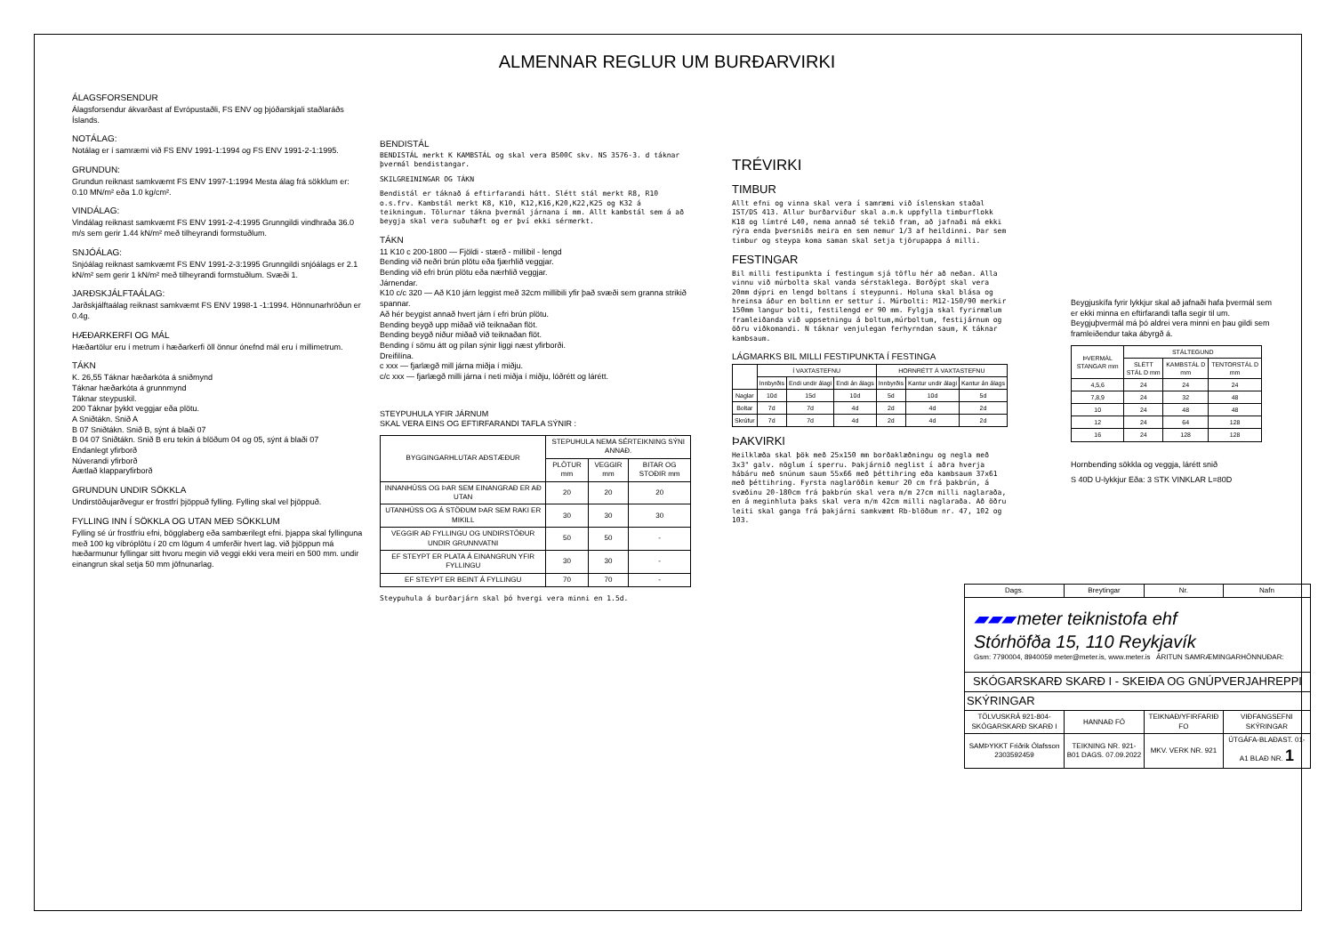ALMENNAR REGLUR UM BURÐARVIRKI
ÁLAGSFORSENDUR
Álagsforsendur ákvarðast af Evrópustaðli, FS ENV og þjóðarskjali staðlaráðs Íslands.
NOTÁLAG:
Notálag er í samræmi við FS ENV 1991-1:1994 og FS ENV 1991-2-1:1995.
GRUNDUN:
Grundun reiknast samkvæmt FS ENV 1997-1:1994 Mesta álag frá sökklum er: 0.10 MN/m² eða 1.0 kg/cm².
VINDÁLAG:
Vindálag reiknast samkvæmt FS ENV 1991-2-4:1995 Grunngildi vindhraða 36.0 m/s sem gerir 1.44 kN/m² með tilheyrandi formstuðlum.
SNJÓÁLAG:
Snjóálag reiknast samkvæmt FS ENV 1991-2-3:1995 Grunngildi snjóálags er 2.1 kN/m² sem gerir 1 kN/m² með tilheyrandi formstuðlum. Svæði 1.
JARÐSKJÁLFTAÁLAG:
Jarðskjálftaálag reiknast samkvæmt FS ENV 1998-1 -1:1994. Hönnunarhröðun er 0.4g.
HÆÐARKERFI OG MÁL
Hæðartölur eru í metrum í hæðarkerfi öll önnur ónefnd mál eru í millimetrum.
TÁKN
K. 26,55 Táknar hæðarkóta á sniðmynd
Táknar hæðarkóta á grunnmynd
Táknar steypuskil.
200 Táknar þykkt veggjar eða plötu.
A Sniðtákn. Snið A
B 07 Sniðtákn. Snið B, sýnt á blaði 07
B 04 07 Sniðtákn. Snið B eru tekin á blöðum 04 og 05, sýnt á blaði 07
Endanlegt yfirborð
Núverandi yfirborð
Áætlað klapparyfirborð
GRUNDUN UNDIR SÖKKLA
Undirstöðujarðvegur er frostfrí þjöppuð fylling. Fylling skal vel þjöppuð.
FYLLING INN Í SÖKKLA OG UTAN MEÐ SÖKKLUM
Fylling sé úr frostfríu efni, bögglaberg eða sambærilegt efni. þjappa skal fyllinguna með 100 kg víbróplötu í 20 cm lögum 4 umferðir hvert lag. við þjöppun má hæðarmunur fyllingar sitt hvoru megin við veggi ekki vera meiri en 500 mm. undir einangrun skal setja 50 mm jöfnunarlag.
BENDISTÁL
BENDISTÁL merkt K KAMBSTÁL og skal vera B500C skv. NS 3576-3. d táknar þvermál bendistangar.
SKILGREININGAR OG TÁKN
Bendistál er táknað á eftirfarandi hátt. Slétt stál merkt R8, R10 o.s.frv. Kambstál merkt K8, K10, K12,K16,K20,K22,K25 og K32 á teikningum. Tölurnar tákna þvermál járnana í mm. Allt kambstál sem á að beygja skal vera suðuhæft og er því ekki sérmerkt.
TÁKN
11 K10 c 200-1800 — Fjöldi - stærð - millibil - lengd
Bending við neðri brún plötu eða fjærhlið veggjar.
Bending við efri brún plötu eða nærhlið veggjar.
Járnendar.
K10 c/c 320 — Að K10 járn leggist með 32cm millibili yfir það svæði sem granna strikið spannar.
Að hér beygist annað hvert járn í efri brún plötu.
Bending beygð upp miðað við teiknaðan flöt.
Bending beygð niður miðað við teiknaðan flöt.
Bending í sömu átt og pílan sýnir liggi næst yfirborði.
Dreifilína.
c xxx — fjarlægð mill járna miðja í miðju.
c/c xxx — fjarlægð milli járna í neti miðja í miðju, lóðrétt og lárétt.
STEYPUHULA YFIR JÁRNUM
SKAL VERA EINS OG EFTIRFARANDI TAFLA SÝNIR :
| BYGGINGARHLUTAR AÐSTÆÐUR | STEPUHULA NEMA SÉRTEIKNING SÝNI ANNAÐ. | | |
| --- | --- | --- | --- |
| | PLÖTUR mm | VEGGIR mm | BITAR OG STOÐIR mm |
| INNANHÚSS OG ÞAR SEM EINANGRAÐ ER AÐ UTAN | 20 | 20 | 20 |
| UTANHÚSS OG Á STÖÐUM ÞAR SEM RAKI ER MIKILL | 30 | 30 | 30 |
| VEGGIR AÐ FYLLINGU OG UNDIRSTÖÐUR UNDIR GRUNNVATNI | 50 | 50 | - |
| EF STEYPT ER PLATA Á EINANGRUN YFIR FYLLINGU | 30 | 30 | - |
| EF STEYPT ER BEINT Á FYLLINGU | 70 | 70 | - |
Steypuhula á burðarjárn skal þó hvergi vera minni en 1.5d.
TRÉVIRKI
TIMBUR
Allt efni og vinna skal vera í samræmi við íslenskan staðal IST/DS 413. Allur burðarviður skal a.m.k uppfylla timburflokk K18 og límtré L40, nema annað sé tekið fram, að jafnaði má ekki rýra enda þversniðs meira en sem nemur 1/3 af heildinni. Þar sem timbur og steypa koma saman skal setja tjörupappa á milli.
FESTINGAR
Bil milli festipunkta í festingum sjá töflu hér að neðan. Alla vinnu við múrbolta skal vanda sérstaklega. Borðýpt skal vera 20mm dýpri en lengd boltans í steypunni. Holuna skal blása og hreinsa áður en boltinn er settur í. Múrbolti: M12-150/90 merkir 150mm langur bolti, festilengd er 90 mm. Fylgja skal fyrirmælum framleiðanda við uppsetningu á boltum,múrboltum, festijárnum og öðru viðkomandi. N táknar venjulegan ferhyrndan saum, K táknar kambsaum.
LÁGMARKS BIL MILLI FESTIPUNKTA Í FESTINGA
| | Í VAXTASTEFNU | | | HORNRÉTT Á VAXTASTEFNU | | |
| --- | --- | --- | --- | --- | --- | --- |
| | Innbyrðis | Endi undir álagi | Endi án álags | Innbyrðis | Kantur undir álagi | Kantur án álags |
| Naglar | 10d | 15d | 10d | 5d | 10d | 5d |
| Boltar | 7d | 7d | 4d | 2d | 4d | 2d |
| Skrúfur | 7d | 7d | 4d | 2d | 4d | 2d |
ÞAKVIRKI
Heilklæða skal þök með 25x150 mm borðaklæðningu og negla með 3x3" galv. nöglum í sperru. Þakjárnið neglist í aðra hverja hábáru með snúnum saum 55x66 með þéttihring eða kambsaum 37x61 með þéttihring. Fyrsta naglaröðin kemur 20 cm frá þakbrún, á svæðinu 20-180cm frá þakbrún skal vera m/m 27cm milli naglaraða, en á meginhluta þaks skal vera m/m 42cm milli naglaraða. Að öðru leiti skal ganga frá þakjárni samkvæmt Rb-blöðum nr. 47, 102 og 103.
Beygjuskífa fyrir lykkjur skal að jafnaði hafa þvermál sem er ekki minna en eftirfarandi tafla segir til um. Beygjuþvermál má þó aldrei vera minni en þau gildi sem framleiðendur taka ábyrgð á.
| ÞVERMÁL STANGAR mm | STÁLTEGUND | | |
| --- | --- | --- | --- |
| | SLÉTT STÁL D mm | KAMBSTÁL D mm | TENTORSTÁL D mm |
| 4,5,6 | 24 | 24 | 24 |
| 7,8,9 | 24 | 32 | 48 |
| 10 | 24 | 48 | 48 |
| 12 | 24 | 64 | 128 |
| 16 | 24 | 128 | 128 |
Hornbending sökkla og veggja, lárétt snið
S 40D U-lykkjur Eða: 3 STK VINKLAR L=80D
| Dags. | Breytingar | Nr. | Nafn |
| ▰▰▰ meter teiknistofa ehf Stórhöfða 15, 110 Reykjavík Gsm: 7790004, 8940059 meter@meter.is, www.meter.is ÁRITUN SAMRÆMINGARHÖNNUÐAR: | | | |
| SKÓGARSKARÐ SKARÐ I - SKEIÐA OG GNÚPVERJAHREPPI | | | |
| SKÝRINGAR | | | |
| TÖLVUSKRÁ 921-804-SKÓGARSKARÐ SKARÐ I | HANNAÐ FÓ | TEIKNAÐ/YFIRFARIÐ FO | VIÐFANGSEFNI SKÝRINGAR |
| SAMÞYKKT Friðrik Ólafsson 2303592459 | TEIKNING NR. 921-B01 DAGS. 07.09.2022 | MKV. VERK NR. 921 | ÚTGÁFA-BLAÐAST. 01-A1 BLAÐ NR. 1 |